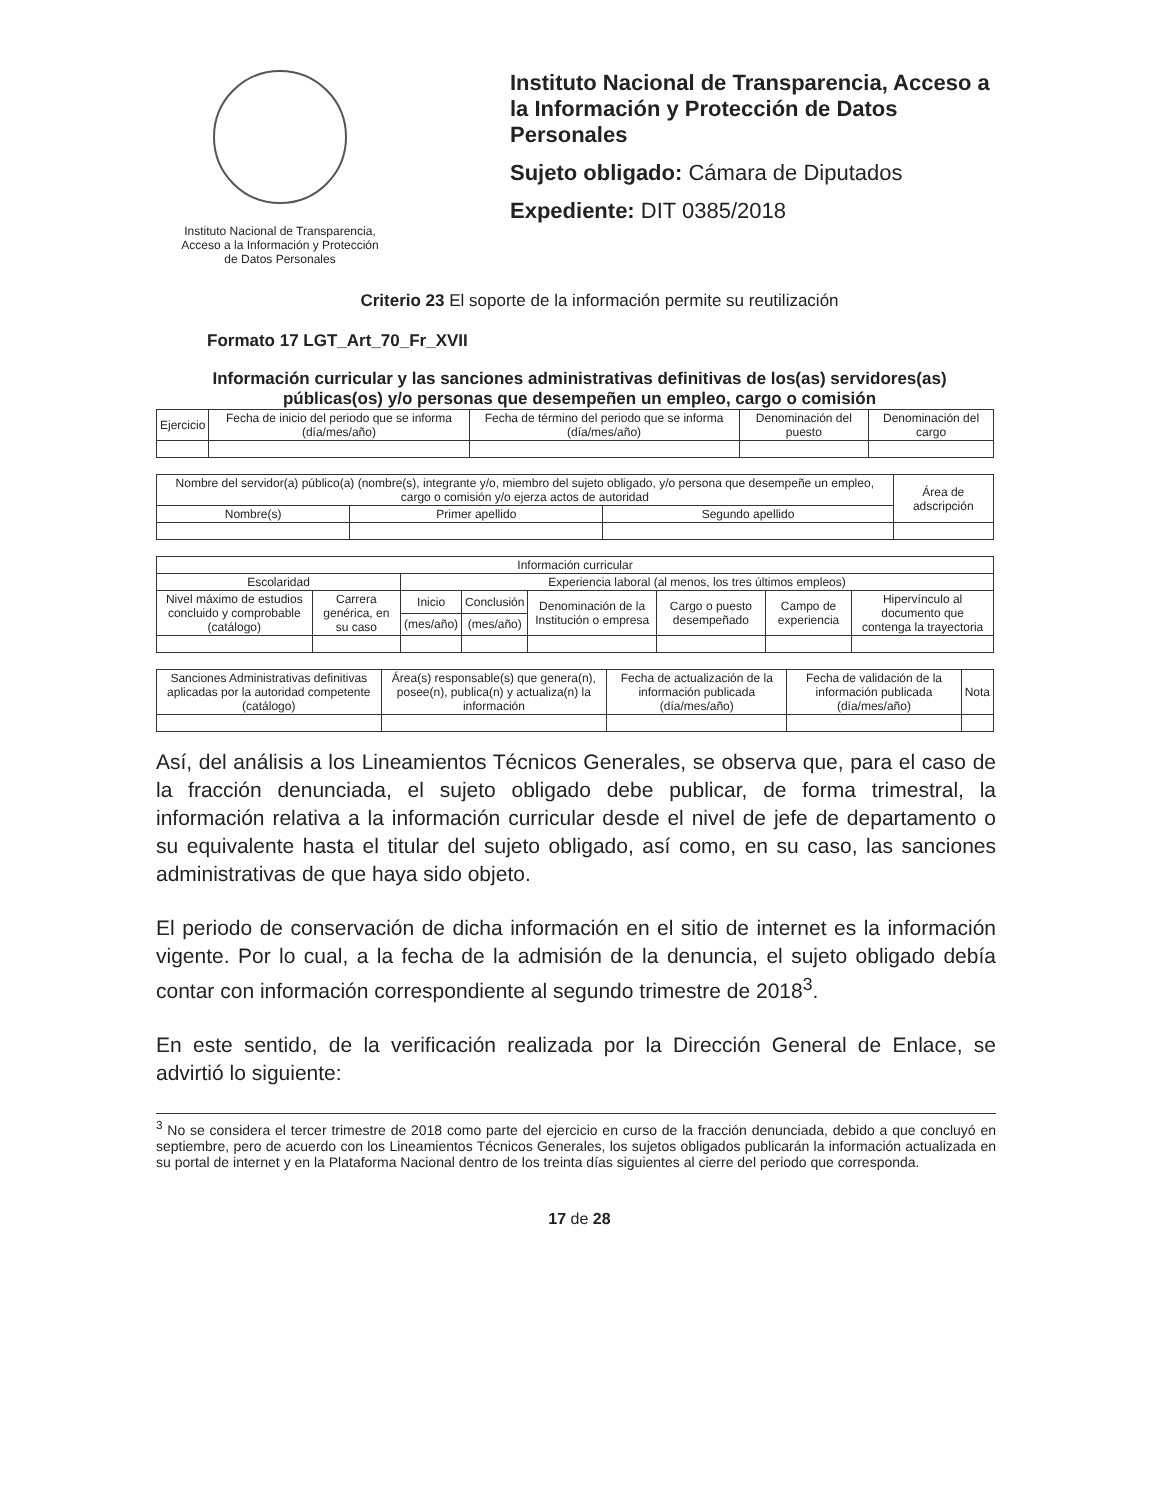Instituto Nacional de Transparencia,
Acceso a la Información y Protección
de Datos Personales
Instituto Nacional de Transparencia, Acceso a la Información y Protección de Datos Personales
Sujeto obligado: Cámara de Diputados
Expediente: DIT 0385/2018
Criterio 23 El soporte de la información permite su reutilización
Formato 17 LGT_Art_70_Fr_XVII
Información curricular y las sanciones administrativas definitivas de los(as) servidores(as) públicas(os) y/o personas que desempeñen un empleo, cargo o comisión
| Ejercicio | Fecha de inicio del periodo que se informa (día/mes/año) | Fecha de término del periodo que se informa (día/mes/año) | Denominación del puesto | Denominación del cargo |
| --- | --- | --- | --- | --- |
| Nombre del servidor(a) público(a) (nombre(s), integrante y/o, miembro del sujeto obligado, y/o persona que desempeñe un empleo, cargo o comisión y/o ejerza actos de autoridad | | | Área de adscripción |
| --- | --- | --- | --- |
| Nombre(s) | Primer apellido | Segundo apellido | |
| Información curricular | | | | | | | |
| --- | --- | --- | --- | --- | --- | --- | --- |
| Escolaridad | | Experiencia laboral (al menos, los tres últimos empleos) | | | | | |
| Nivel máximo de estudios concluido y comprobable (catálogo) | Carrera genérica, en su caso | Inicio | Conclusión | Denominación de la Institución o empresa | Cargo o puesto desempeñado | Campo de experiencia | Hipervínculo al documento que contenga la trayectoria |
| | | (mes/año) | (mes/año) | | | | |
| Sanciones Administrativas definitivas aplicadas por la autoridad competente (catálogo) | Área(s) responsable(s) que genera(n), posee(n), publica(n) y actualiza(n) la información | Fecha de actualización de la información publicada (día/mes/año) | Fecha de validación de la información publicada (día/mes/año) | Nota |
| --- | --- | --- | --- | --- |
Así, del análisis a los Lineamientos Técnicos Generales, se observa que, para el caso de la fracción denunciada, el sujeto obligado debe publicar, de forma trimestral, la información relativa a la información curricular desde el nivel de jefe de departamento o su equivalente hasta el titular del sujeto obligado, así como, en su caso, las sanciones administrativas de que haya sido objeto.
El periodo de conservación de dicha información en el sitio de internet es la información vigente. Por lo cual, a la fecha de la admisión de la denuncia, el sujeto obligado debía contar con información correspondiente al segundo trimestre de 2018<sup>3</sup>.
En este sentido, de la verificación realizada por la Dirección General de Enlace, se advirtió lo siguiente:
<sup>3</sup> No se considera el tercer trimestre de 2018 como parte del ejercicio en curso de la fracción denunciada, debido a que concluyó en septiembre, pero de acuerdo con los Lineamientos Técnicos Generales, los sujetos obligados publicarán la información actualizada en su portal de internet y en la Plataforma Nacional dentro de los treinta días siguientes al cierre del periodo que corresponda.
17 de 28